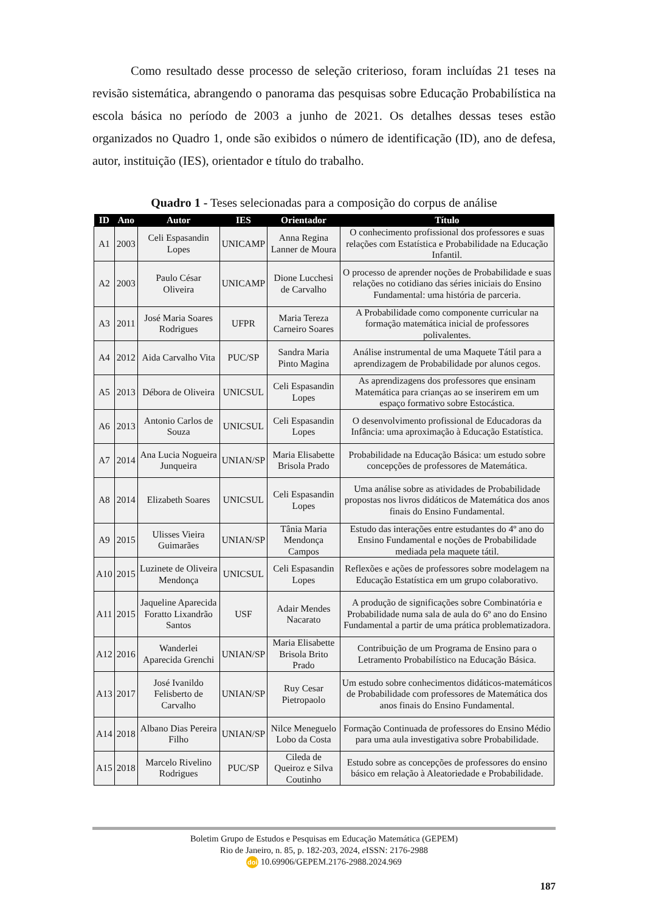Como resultado desse processo de seleção criterioso, foram incluídas 21 teses na revisão sistemática, abrangendo o panorama das pesquisas sobre Educação Probabilística na escola básica no período de 2003 a junho de 2021. Os detalhes dessas teses estão organizados no Quadro 1, onde são exibidos o número de identificação (ID), ano de defesa, autor, instituição (IES), orientador e título do trabalho.
Quadro 1 - Teses selecionadas para a composição do corpus de análise
| ID | Ano | Autor | IES | Orientador | Título |
| --- | --- | --- | --- | --- | --- |
| A1 | 2003 | Celi Espasandin Lopes | UNICAMP | Anna Regina Lanner de Moura | O conhecimento profissional dos professores e suas relações com Estatística e Probabilidade na Educação Infantil. |
| A2 | 2003 | Paulo César Oliveira | UNICAMP | Dione Lucchesi de Carvalho | O processo de aprender noções de Probabilidade e suas relações no cotidiano das séries iniciais do Ensino Fundamental: uma história de parceria. |
| A3 | 2011 | José Maria Soares Rodrigues | UFPR | Maria Tereza Carneiro Soares | A Probabilidade como componente curricular na formação matemática inicial de professores polivalentes. |
| A4 | 2012 | Aida Carvalho Vita | PUC/SP | Sandra Maria Pinto Magina | Análise instrumental de uma Maquete Tátil para a aprendizagem de Probabilidade por alunos cegos. |
| A5 | 2013 | Débora de Oliveira | UNICSUL | Celi Espasandin Lopes | As aprendizagens dos professores que ensinam Matemática para crianças ao se inserirem em um espaço formativo sobre Estocástica. |
| A6 | 2013 | Antonio Carlos de Souza | UNICSUL | Celi Espasandin Lopes | O desenvolvimento profissional de Educadoras da Infância: uma aproximação à Educação Estatística. |
| A7 | 2014 | Ana Lucia Nogueira Junqueira | UNIAN/SP | Maria Elisabette Brisola Prado | Probabilidade na Educação Básica: um estudo sobre concepções de professores de Matemática. |
| A8 | 2014 | Elizabeth Soares | UNICSUL | Celi Espasandin Lopes | Uma análise sobre as atividades de Probabilidade propostas nos livros didáticos de Matemática dos anos finais do Ensino Fundamental. |
| A9 | 2015 | Ulisses Vieira Guimarães | UNIAN/SP | Tânia Maria Mendonça Campos | Estudo das interações entre estudantes do 4º ano do Ensino Fundamental e noções de Probabilidade mediada pela maquete tátil. |
| A10 | 2015 | Luzinete de Oliveira Mendonça | UNICSUL | Celi Espasandin Lopes | Reflexões e ações de professores sobre modelagem na Educação Estatística em um grupo colaborativo. |
| A11 | 2015 | Jaqueline Aparecida Foratto Lixandrão Santos | USF | Adair Mendes Nacarato | A produção de significações sobre Combinatória e Probabilidade numa sala de aula do 6º ano do Ensino Fundamental a partir de uma prática problematizadora. |
| A12 | 2016 | Wanderlei Aparecida Grenchi | UNIAN/SP | Maria Elisabette Brisola Brito Prado | Contribuição de um Programa de Ensino para o Letramento Probabilístico na Educação Básica. |
| A13 | 2017 | José Ivanildo Felisberto de Carvalho | UNIAN/SP | Ruy Cesar Pietropaolo | Um estudo sobre conhecimentos didáticos-matemáticos de Probabilidade com professores de Matemática dos anos finais do Ensino Fundamental. |
| A14 | 2018 | Albano Dias Pereira Filho | UNIAN/SP | Nilce Meneguelo Lobo da Costa | Formação Continuada de professores do Ensino Médio para uma aula investigativa sobre Probabilidade. |
| A15 | 2018 | Marcelo Rivelino Rodrigues | PUC/SP | Cileda de Queiroz e Silva Coutinho | Estudo sobre as concepções de professores do ensino básico em relação à Aleatoriedade e Probabilidade. |
Boletim Grupo de Estudos e Pesquisas em Educação Matemática (GEPEM)
Rio de Janeiro, n. 85, p. 182-203, 2024, e ISSN: 2176-2988
doi 10.69906/GEPEM.2176-2988.2024.969
187